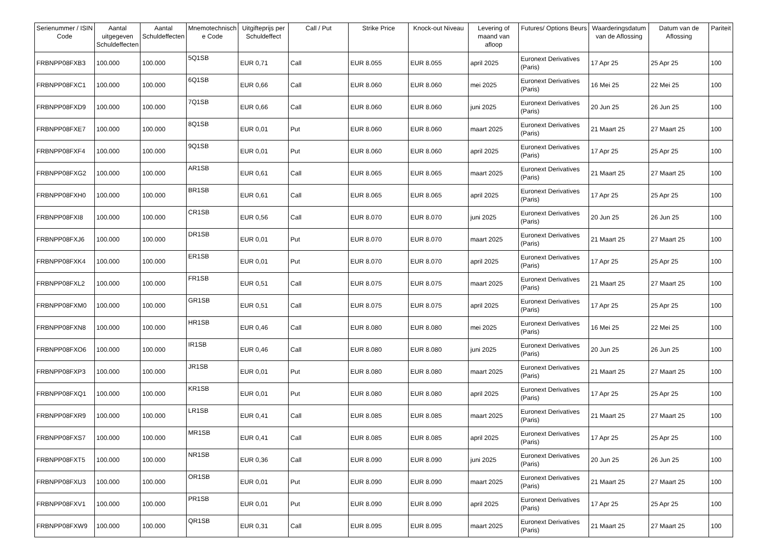| Serienummer / ISIN Code | Aantal uitgegeven Schuldeffecten | Aantal Schuldeffecten | Mnemotechnisch e Code | Uitgifteprijs per Schuldeffect | Call / Put | Strike Price | Knock-out Niveau | Levering of maand van afloop | Futures/ Options Beurs | Waarderingsdatum van de Aflossing | Datum van de Aflossing | Pariteit |
| --- | --- | --- | --- | --- | --- | --- | --- | --- | --- | --- | --- | --- |
| FRBNPP08FXB3 | 100.000 | 100.000 | 5Q1SB | EUR 0,71 | Call | EUR 8.055 | EUR 8.055 | april 2025 | Euronext Derivatives (Paris) | 17 Apr 25 | 25 Apr 25 | 100 |
| FRBNPP08FXC1 | 100.000 | 100.000 | 6Q1SB | EUR 0,66 | Call | EUR 8.060 | EUR 8.060 | mei 2025 | Euronext Derivatives (Paris) | 16 Mei 25 | 22 Mei 25 | 100 |
| FRBNPP08FXD9 | 100.000 | 100.000 | 7Q1SB | EUR 0,66 | Call | EUR 8.060 | EUR 8.060 | juni 2025 | Euronext Derivatives (Paris) | 20 Jun 25 | 26 Jun 25 | 100 |
| FRBNPP08FXE7 | 100.000 | 100.000 | 8Q1SB | EUR 0,01 | Put | EUR 8.060 | EUR 8.060 | maart 2025 | Euronext Derivatives (Paris) | 21 Maart 25 | 27 Maart 25 | 100 |
| FRBNPP08FXF4 | 100.000 | 100.000 | 9Q1SB | EUR 0,01 | Put | EUR 8.060 | EUR 8.060 | april 2025 | Euronext Derivatives (Paris) | 17 Apr 25 | 25 Apr 25 | 100 |
| FRBNPP08FXG2 | 100.000 | 100.000 | AR1SB | EUR 0,61 | Call | EUR 8.065 | EUR 8.065 | maart 2025 | Euronext Derivatives (Paris) | 21 Maart 25 | 27 Maart 25 | 100 |
| FRBNPP08FXH0 | 100.000 | 100.000 | BR1SB | EUR 0,61 | Call | EUR 8.065 | EUR 8.065 | april 2025 | Euronext Derivatives (Paris) | 17 Apr 25 | 25 Apr 25 | 100 |
| FRBNPP08FXI8 | 100.000 | 100.000 | CR1SB | EUR 0,56 | Call | EUR 8.070 | EUR 8.070 | juni 2025 | Euronext Derivatives (Paris) | 20 Jun 25 | 26 Jun 25 | 100 |
| FRBNPP08FXJ6 | 100.000 | 100.000 | DR1SB | EUR 0,01 | Put | EUR 8.070 | EUR 8.070 | maart 2025 | Euronext Derivatives (Paris) | 21 Maart 25 | 27 Maart 25 | 100 |
| FRBNPP08FXK4 | 100.000 | 100.000 | ER1SB | EUR 0,01 | Put | EUR 8.070 | EUR 8.070 | april 2025 | Euronext Derivatives (Paris) | 17 Apr 25 | 25 Apr 25 | 100 |
| FRBNPP08FXL2 | 100.000 | 100.000 | FR1SB | EUR 0,51 | Call | EUR 8.075 | EUR 8.075 | maart 2025 | Euronext Derivatives (Paris) | 21 Maart 25 | 27 Maart 25 | 100 |
| FRBNPP08FXM0 | 100.000 | 100.000 | GR1SB | EUR 0,51 | Call | EUR 8.075 | EUR 8.075 | april 2025 | Euronext Derivatives (Paris) | 17 Apr 25 | 25 Apr 25 | 100 |
| FRBNPP08FXN8 | 100.000 | 100.000 | HR1SB | EUR 0,46 | Call | EUR 8.080 | EUR 8.080 | mei 2025 | Euronext Derivatives (Paris) | 16 Mei 25 | 22 Mei 25 | 100 |
| FRBNPP08FXO6 | 100.000 | 100.000 | IR1SB | EUR 0,46 | Call | EUR 8.080 | EUR 8.080 | juni 2025 | Euronext Derivatives (Paris) | 20 Jun 25 | 26 Jun 25 | 100 |
| FRBNPP08FXP3 | 100.000 | 100.000 | JR1SB | EUR 0,01 | Put | EUR 8.080 | EUR 8.080 | maart 2025 | Euronext Derivatives (Paris) | 21 Maart 25 | 27 Maart 25 | 100 |
| FRBNPP08FXQ1 | 100.000 | 100.000 | KR1SB | EUR 0,01 | Put | EUR 8.080 | EUR 8.080 | april 2025 | Euronext Derivatives (Paris) | 17 Apr 25 | 25 Apr 25 | 100 |
| FRBNPP08FXR9 | 100.000 | 100.000 | LR1SB | EUR 0,41 | Call | EUR 8.085 | EUR 8.085 | maart 2025 | Euronext Derivatives (Paris) | 21 Maart 25 | 27 Maart 25 | 100 |
| FRBNPP08FXS7 | 100.000 | 100.000 | MR1SB | EUR 0,41 | Call | EUR 8.085 | EUR 8.085 | april 2025 | Euronext Derivatives (Paris) | 17 Apr 25 | 25 Apr 25 | 100 |
| FRBNPP08FXT5 | 100.000 | 100.000 | NR1SB | EUR 0,36 | Call | EUR 8.090 | EUR 8.090 | juni 2025 | Euronext Derivatives (Paris) | 20 Jun 25 | 26 Jun 25 | 100 |
| FRBNPP08FXU3 | 100.000 | 100.000 | OR1SB | EUR 0,01 | Put | EUR 8.090 | EUR 8.090 | maart 2025 | Euronext Derivatives (Paris) | 21 Maart 25 | 27 Maart 25 | 100 |
| FRBNPP08FXV1 | 100.000 | 100.000 | PR1SB | EUR 0,01 | Put | EUR 8.090 | EUR 8.090 | april 2025 | Euronext Derivatives (Paris) | 17 Apr 25 | 25 Apr 25 | 100 |
| FRBNPP08FXW9 | 100.000 | 100.000 | QR1SB | EUR 0,31 | Call | EUR 8.095 | EUR 8.095 | maart 2025 | Euronext Derivatives (Paris) | 21 Maart 25 | 27 Maart 25 | 100 |